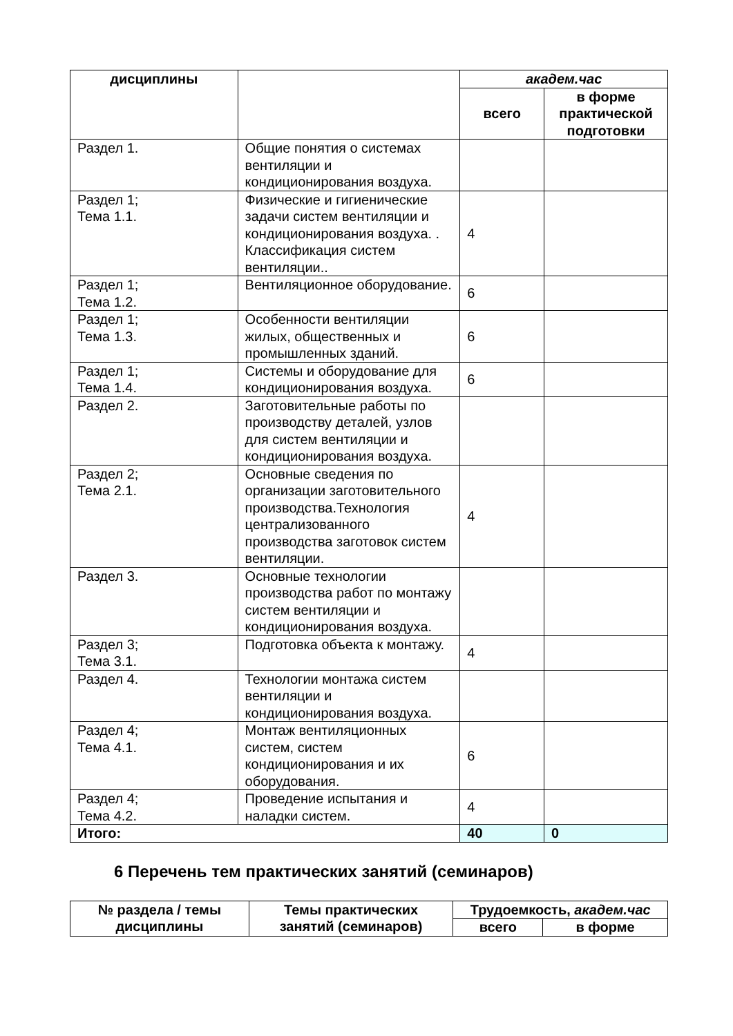| дисциплины | | академ.час | |
| --- | --- | --- | --- |
| | | всего | в форме практической подготовки |
| Раздел 1. | Общие понятия о системах вентиляции и кондиционирования воздуха. | | |
| Раздел 1; Тема 1.1. | Физические и гигиенические задачи систем вентиляции и кондиционирования воздуха. . Классификация систем вентиляции.. | 4 | |
| Раздел 1; Тема 1.2. | Вентиляционное оборудование. | 6 | |
| Раздел 1; Тема 1.3. | Особенности вентиляции жилых, общественных и промышленных зданий. | 6 | |
| Раздел 1; Тема 1.4. | Системы и оборудование для кондиционирования воздуха. | 6 | |
| Раздел 2. | Заготовительные работы по производству деталей, узлов для систем вентиляции и кондиционирования воздуха. | | |
| Раздел 2; Тема 2.1. | Основные сведения по организации заготовительного производства.Технология централизованного производства заготовок систем вентиляции. | 4 | |
| Раздел 3. | Основные технологии производства работ по монтажу систем вентиляции и кондиционирования воздуха. | | |
| Раздел 3; Тема 3.1. | Подготовка объекта к монтажу. | 4 | |
| Раздел 4. | Технологии монтажа систем вентиляции и кондиционирования воздуха. | | |
| Раздел 4; Тема 4.1. | Монтаж вентиляционных систем, систем кондиционирования и их оборудования. | 6 | |
| Раздел 4; Тема 4.2. | Проведение испытания и наладки систем. | 4 | |
| Итого: | | 40 | 0 |
6 Перечень тем практических занятий (семинаров)
| № раздела / темы дисциплины | Темы практических занятий (семинаров) | Трудоемкость, академ.час | |
| --- | --- | --- | --- |
| | | всего | в форме |